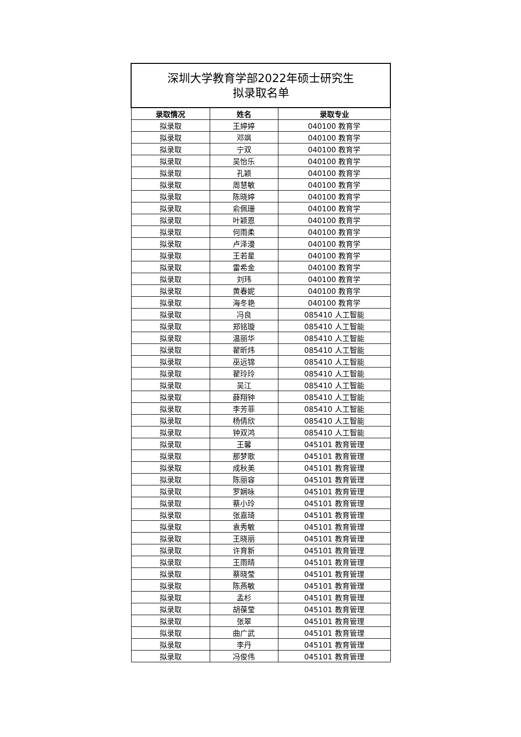| 深圳大学教育学部2022年硕士研究生 拟录取名单 | | |
| --- | --- | --- |
| 录取情况 | 姓名 | 录取专业 |
| 拟录取 | 王婷婷 | 040100 教育学 |
| 拟录取 | 邓飒 | 040100 教育学 |
| 拟录取 | 宁双 | 040100 教育学 |
| 拟录取 | 吴怡乐 | 040100 教育学 |
| 拟录取 | 孔颖 | 040100 教育学 |
| 拟录取 | 周慧敏 | 040100 教育学 |
| 拟录取 | 陈晓婷 | 040100 教育学 |
| 拟录取 | 俞佩珊 | 040100 教育学 |
| 拟录取 | 叶颖恩 | 040100 教育学 |
| 拟录取 | 何雨柔 | 040100 教育学 |
| 拟录取 | 卢泽漫 | 040100 教育学 |
| 拟录取 | 王若星 | 040100 教育学 |
| 拟录取 | 雷希金 | 040100 教育学 |
| 拟录取 | 刘玮 | 040100 教育学 |
| 拟录取 | 黄春妮 | 040100 教育学 |
| 拟录取 | 海冬艳 | 040100 教育学 |
| 拟录取 | 冯良 | 085410 人工智能 |
| 拟录取 | 郑铭璇 | 085410 人工智能 |
| 拟录取 | 温丽华 | 085410 人工智能 |
| 拟录取 | 翟昕炜 | 085410 人工智能 |
| 拟录取 | 巫远锦 | 085410 人工智能 |
| 拟录取 | 翟玲玲 | 085410 人工智能 |
| 拟录取 | 吴江 | 085410 人工智能 |
| 拟录取 | 薛翔钟 | 085410 人工智能 |
| 拟录取 | 李芳菲 | 085410 人工智能 |
| 拟录取 | 杨倩欣 | 085410 人工智能 |
| 拟录取 | 钟双鸿 | 085410 人工智能 |
| 拟录取 | 王馨 | 045101 教育管理 |
| 拟录取 | 那梦歌 | 045101 教育管理 |
| 拟录取 | 成秋美 | 045101 教育管理 |
| 拟录取 | 陈丽容 | 045101 教育管理 |
| 拟录取 | 罗娴咏 | 045101 教育管理 |
| 拟录取 | 蔡小玲 | 045101 教育管理 |
| 拟录取 | 张嘉琦 | 045101 教育管理 |
| 拟录取 | 袁秀敏 | 045101 教育管理 |
| 拟录取 | 王晓丽 | 045101 教育管理 |
| 拟录取 | 许育新 | 045101 教育管理 |
| 拟录取 | 王雨晴 | 045101 教育管理 |
| 拟录取 | 蔡晓莹 | 045101 教育管理 |
| 拟录取 | 陈燕敏 | 045101 教育管理 |
| 拟录取 | 孟杉 | 045101 教育管理 |
| 拟录取 | 胡葆莹 | 045101 教育管理 |
| 拟录取 | 张翠 | 045101 教育管理 |
| 拟录取 | 曲广武 | 045101 教育管理 |
| 拟录取 | 李丹 | 045101 教育管理 |
| 拟录取 | 冯俊伟 | 045101 教育管理 |